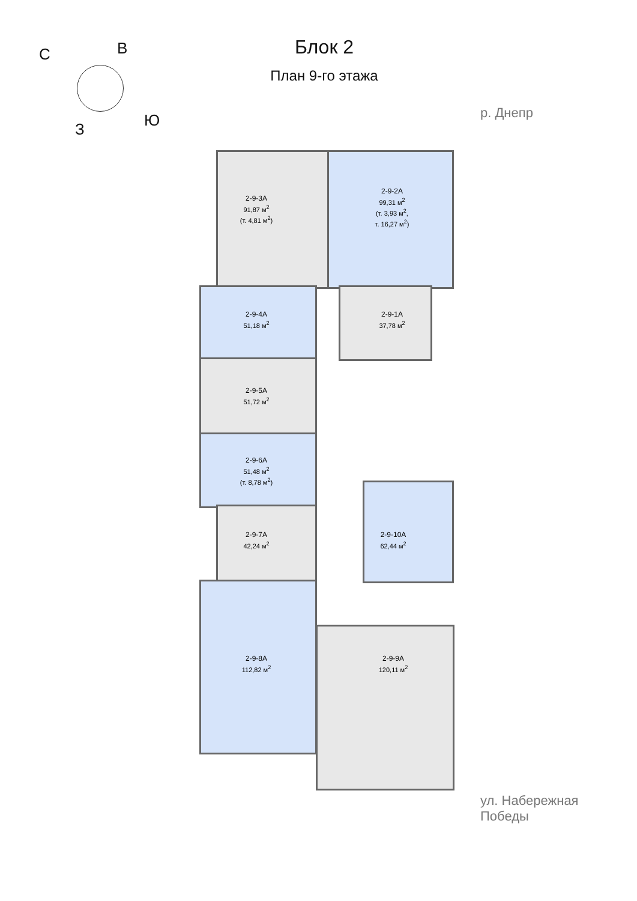Блок 2
План 9-го этажа
С В
З Ю р. Днепр
2-9-3А
91,87 м<sup>2</sup>
(т. 4,81 м<sup>2</sup>)
2-9-2А
99,31 м<sup>2</sup>
(т. 3,93 м<sup>2</sup>,
т. 16,27 м<sup>2</sup>)
2-9-4А
51,18 м<sup>2</sup>
2-9-1А
37,78 м<sup>2</sup>
2-9-5А
51,72 м<sup>2</sup>
2-9-6А
51,48 м<sup>2</sup>
(т. 8,78 м<sup>2</sup>)
2-9-7А
42,24 м<sup>2</sup>
2-9-10А
62,44 м<sup>2</sup>
2-9-8А
112,82 м<sup>2</sup>
2-9-9А
120,11 м<sup>2</sup>
ул. Набережная
Победы